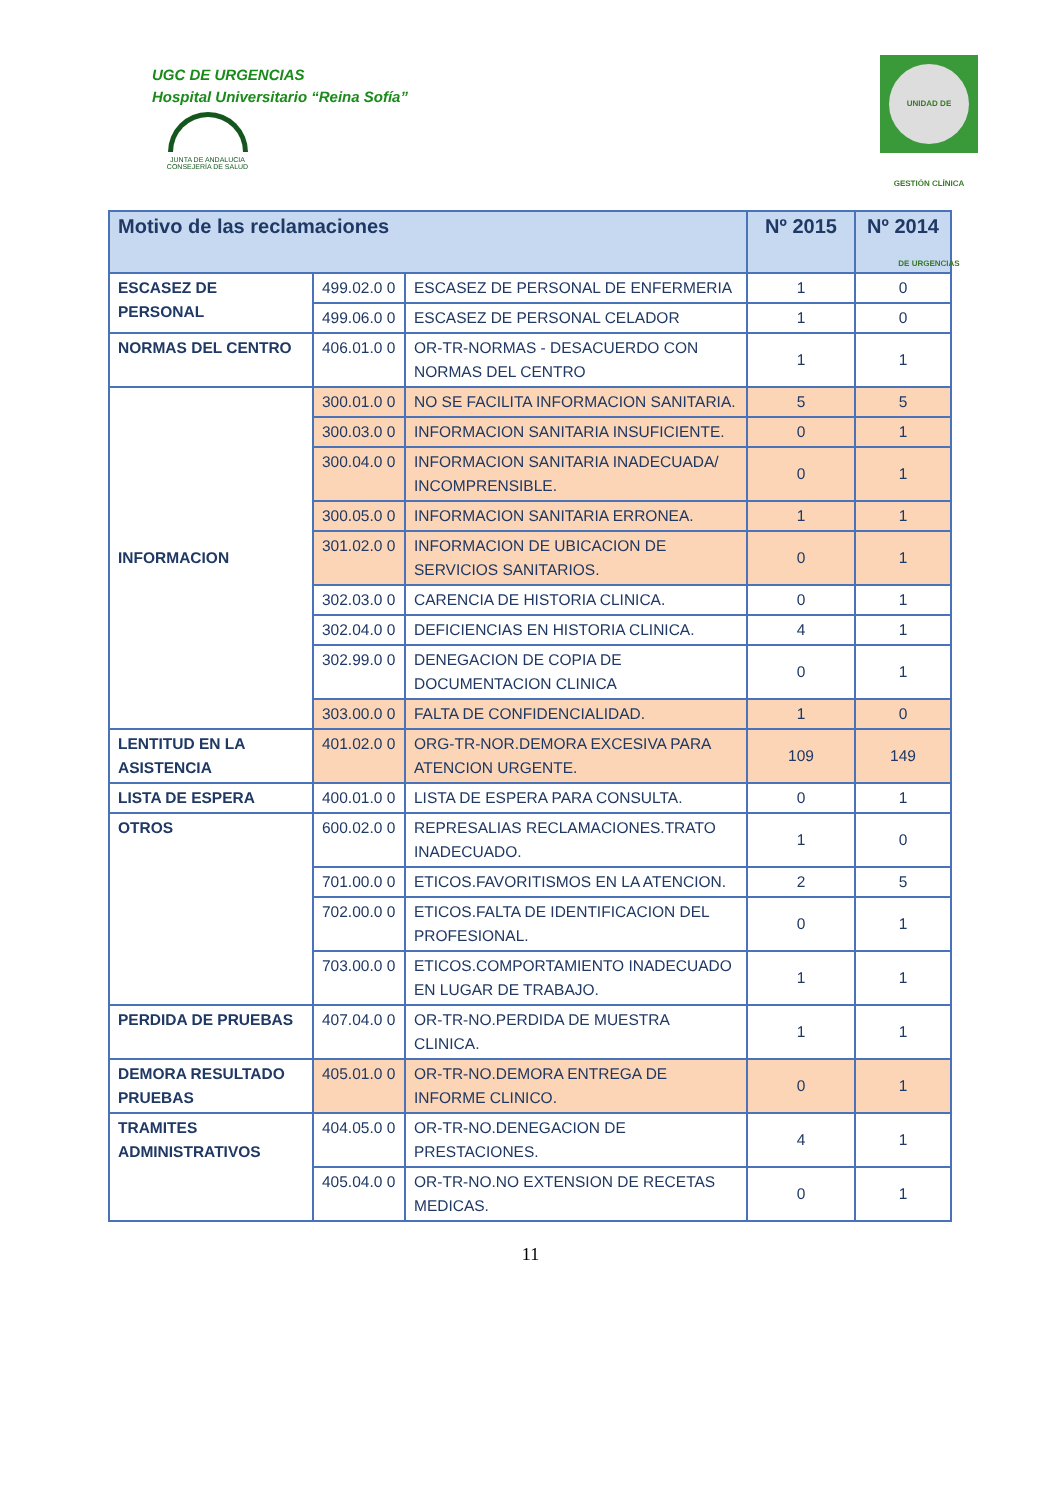UGC DE URGENCIAS
Hospital Universitario “Reina Sofía”
JUNTA DE ANDALUCIA
CONSEJERÍA DE SALUD
UNIDAD DE GESTIÓN CLÍNICA DE URGENCIAS
| Motivo de las reclamaciones | | | Nº 2015 | Nº 2014 |
| --- | --- | --- | --- | --- |
| ESCASEZ DE PERSONAL | 499.02.0 0 | ESCASEZ DE PERSONAL DE ENFERMERIA | 1 | 0 |
| | 499.06.0 0 | ESCASEZ DE PERSONAL CELADOR | 1 | 0 |
| NORMAS DEL CENTRO | 406.01.0 0 | OR-TR-NORMAS - DESACUERDO CON NORMAS DEL CENTRO | 1 | 1 |
| INFORMACION | 300.01.0 0 | NO SE FACILITA INFORMACION SANITARIA. | 5 | 5 |
| | 300.03.0 0 | INFORMACION SANITARIA INSUFICIENTE. | 0 | 1 |
| | 300.04.0 0 | INFORMACION SANITARIA INADECUADA/ INCOMPRENSIBLE. | 0 | 1 |
| | 300.05.0 0 | INFORMACION SANITARIA ERRONEA. | 1 | 1 |
| | 301.02.0 0 | INFORMACION DE UBICACION DE SERVICIOS SANITARIOS. | 0 | 1 |
| | 302.03.0 0 | CARENCIA DE HISTORIA CLINICA. | 0 | 1 |
| | 302.04.0 0 | DEFICIENCIAS EN HISTORIA CLINICA. | 4 | 1 |
| | 302.99.0 0 | DENEGACION DE COPIA DE DOCUMENTACION CLINICA | 0 | 1 |
| | 303.00.0 0 | FALTA DE CONFIDENCIALIDAD. | 1 | 0 |
| LENTITUD EN LA ASISTENCIA | 401.02.0 0 | ORG-TR-NOR.DEMORA EXCESIVA PARA ATENCION URGENTE. | 109 | 149 |
| LISTA DE ESPERA | 400.01.0 0 | LISTA DE ESPERA PARA CONSULTA. | 0 | 1 |
| OTROS | 600.02.0 0 | REPRESALIAS RECLAMACIONES.TRATO INADECUADO. | 1 | 0 |
| | 701.00.0 0 | ETICOS.FAVORITISMOS EN LA ATENCION. | 2 | 5 |
| | 702.00.0 0 | ETICOS.FALTA DE IDENTIFICACION DEL PROFESIONAL. | 0 | 1 |
| | 703.00.0 0 | ETICOS.COMPORTAMIENTO INADECUADO EN LUGAR DE TRABAJO. | 1 | 1 |
| PERDIDA DE PRUEBAS | 407.04.0 0 | OR-TR-NO.PERDIDA DE MUESTRA CLINICA. | 1 | 1 |
| DEMORA RESULTADO PRUEBAS | 405.01.0 0 | OR-TR-NO.DEMORA ENTREGA DE INFORME CLINICO. | 0 | 1 |
| TRAMITES ADMINISTRATIVOS | 404.05.0 0 | OR-TR-NO.DENEGACION DE PRESTACIONES. | 4 | 1 |
| | 405.04.0 0 | OR-TR-NO.NO EXTENSION DE RECETAS MEDICAS. | 0 | 1 |
11